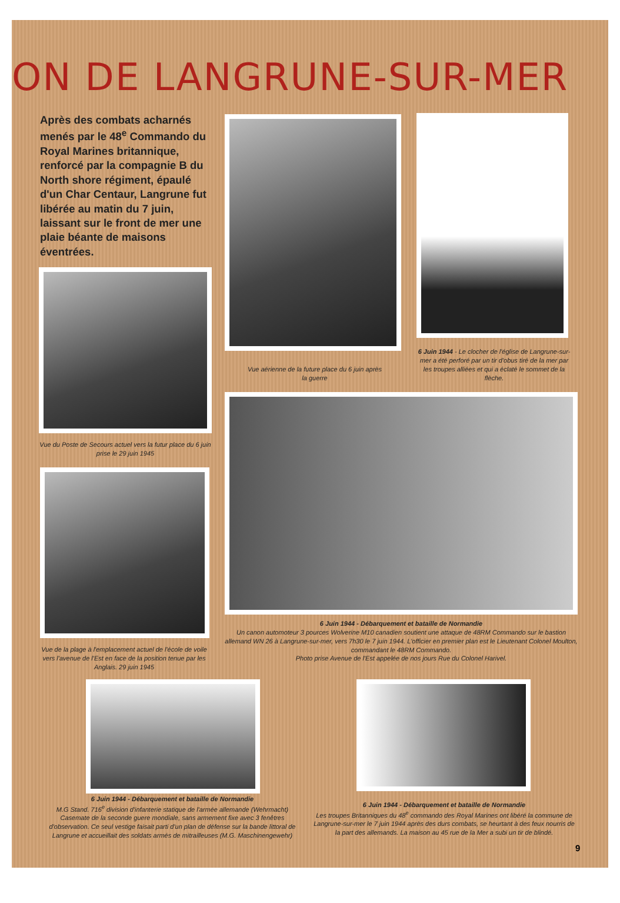ON DE LANGRUNE-SUR-MER
Après des combats acharnés menés par le 48<sup>e</sup> Commando du Royal Marines britannique, renforcé par la compagnie B du North shore régiment, épaulé d'un Char Centaur, Langrune fut libérée au matin du 7 juin, laissant sur le front de mer une plaie béante de maisons éventrées.
Vue aérienne de la future place du 6 juin après la guerre
6 Juin 1944 - Le clocher de l'église de Langrune-sur-mer a été perforé par un tir d'obus tiré de la mer par les troupes alliées et qui a éclaté le sommet de la flèche.
Vue du Poste de Secours actuel vers la futur place du 6 juin prise le 29 juin 1945
Vue de la plage à l'emplacement actuel de l'école de voile vers l'avenue de l'Est en face de la position tenue par les Anglais. 29 juin 1945
6 Juin 1944 - Débarquement et bataille de Normandie
Un canon automoteur 3 pources Wolverine M10 canadien soutient une attaque de 48RM Commando sur le bastion allemand WN 26 à Langrune-sur-mer, vers 7h30 le 7 juin 1944. L'officier en premier plan est le Lieutenant Colonel Moulton, commandant le 48RM Commando.
Photo prise Avenue de l'Est appelée de nos jours Rue du Colonel Harivel.
6 Juin 1944 - Débarquement et bataille de Normandie
M.G Stand. 716<sup>e</sup> division d'infanterie statique de l'armée allemande (Wehrmacht) Casemate de la seconde guere mondiale, sans armement fixe avec 3 fenêtres d'observation. Ce seul vestige faisait parti d'un plan de défense sur la bande littoral de Langrune et accueillait des soldats armés de mitrailleuses (M.G. Maschinengewehr)
6 Juin 1944 - Débarquement et bataille de Normandie
Les troupes Britanniques du 48<sup>e</sup> commando des Royal Marines ont libéré la commune de Langrune-sur-mer le 7 juin 1944 après des durs combats, se heurtant à des feux nourris de la part des allemands. La maison au 45 rue de la Mer a subi un tir de blindé.
9